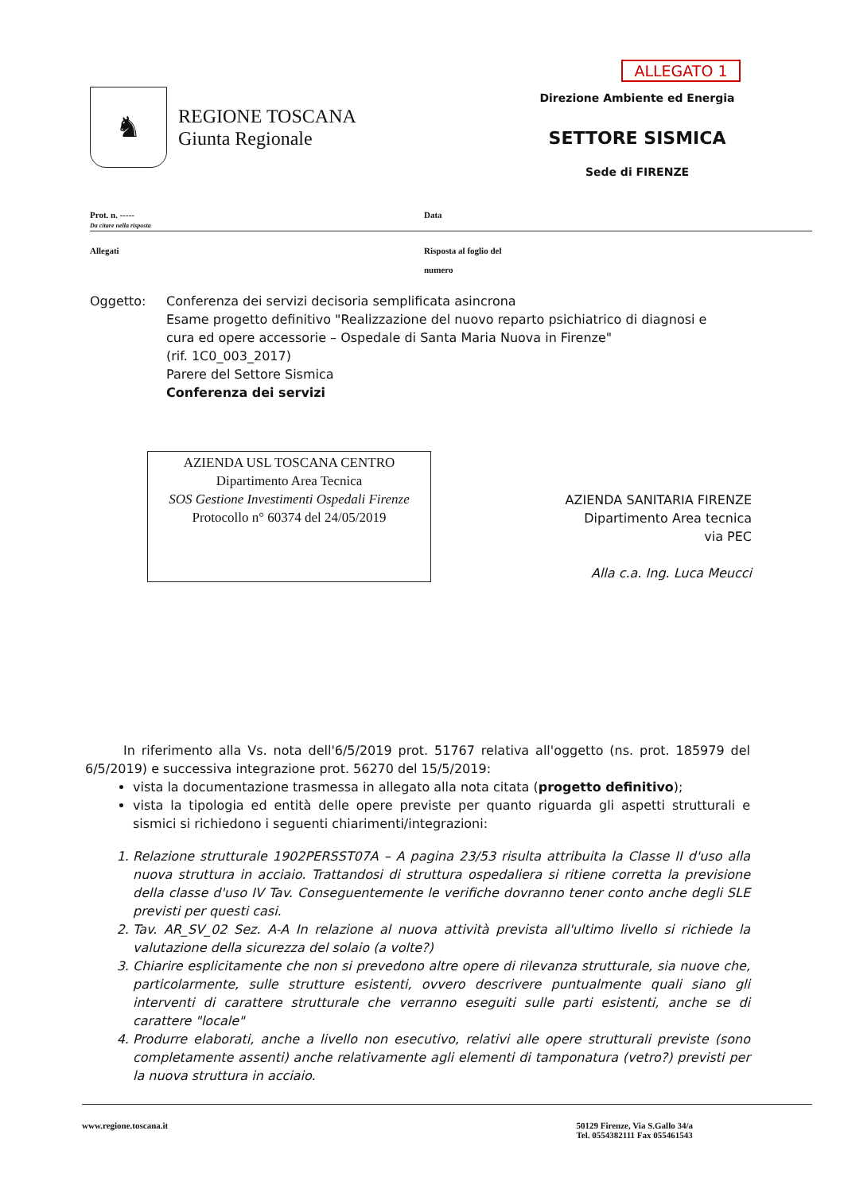♞
REGIONE TOSCANA
Giunta Regionale
ALLEGATO 1
Direzione Ambiente ed Energia
SETTORE SISMICA
Sede di FIRENZE
Prot. n. -----
Da citare nella risposta
Data
Allegati Risposta al foglio del
numero
Oggetto: Conferenza dei servizi decisoria semplificata asincrona
Esame progetto definitivo "Realizzazione del nuovo reparto psichiatrico di diagnosi e
cura ed opere accessorie – Ospedale di Santa Maria Nuova in Firenze"
(rif. 1C0_003_2017)
Parere del Settore Sismica
Conferenza dei servizi
AZIENDA USL TOSCANA CENTRO
Dipartimento Area Tecnica
SOS Gestione Investimenti Ospedali Firenze
Protocollo n° 60374 del 24/05/2019
AZIENDA SANITARIA FIRENZE
Dipartimento Area tecnica
via PEC
Alla c.a. Ing. Luca Meucci
In riferimento alla Vs. nota dell'6/5/2019 prot. 51767 relativa all'oggetto (ns. prot. 185979 del 6/5/2019) e successiva integrazione prot. 56270 del 15/5/2019:
vista la documentazione trasmessa in allegato alla nota citata (progetto definitivo);
vista la tipologia ed entità delle opere previste per quanto riguarda gli aspetti strutturali e sismici si richiedono i seguenti chiarimenti/integrazioni:
1. Relazione strutturale 1902PERSST07A – A pagina 23/53 risulta attribuita la Classe II d'uso alla nuova struttura in acciaio. Trattandosi di struttura ospedaliera si ritiene corretta la previsione della classe d'uso IV Tav. Conseguentemente le verifiche dovranno tener conto anche degli SLE previsti per questi casi.
2. Tav. AR_SV_02 Sez. A-A In relazione al nuova attività prevista all'ultimo livello si richiede la valutazione della sicurezza del solaio (a volte?)
3. Chiarire esplicitamente che non si prevedono altre opere di rilevanza strutturale, sia nuove che, particolarmente, sulle strutture esistenti, ovvero descrivere puntualmente quali siano gli interventi di carattere strutturale che verranno eseguiti sulle parti esistenti, anche se di carattere "locale"
4. Produrre elaborati, anche a livello non esecutivo, relativi alle opere strutturali previste (sono completamente assenti) anche relativamente agli elementi di tamponatura (vetro?) previsti per la nuova struttura in acciaio.
www.regione.toscana.it 50129 Firenze, Via S.Gallo 34/a
Tel. 0554382111 Fax 055461543